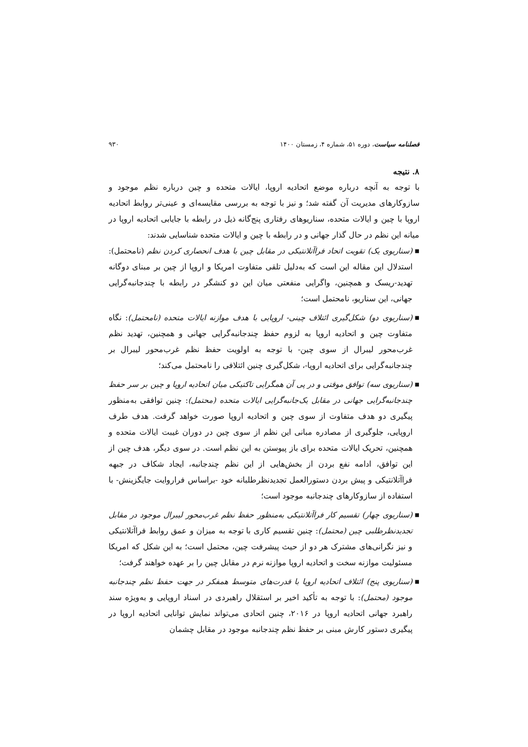فصلنامه سیاست، دوره ۵۱، شماره ۴، زمستان ۱۴۰۰ ۹۳۰
۸. نتیجه
با توجه به آنچه درباره موضع اتحادیه اروپا، ایالات متحده و چین درباره نظم موجود و سازوکارهای مدیریت آن گفته شد؛ و نیز با توجه به بررسی مقایسه‌ای و عینی‌تر روابط اتحادیه اروپا با چین و ایالات متحده، سناریوهای رفتاری پنج‌گانه ذیل در رابطه با جایابی اتحادیه اروپا در میانه این نظم در حال گذار جهانی و در رابطه با چین و ایالات متحده شناسایی شدند:
■ (سناریوی یک) تقویت اتحاد فراآتلانتیکی در مقابل چین با هدف انحصاری کردن نظم (نامحتمل): استدلال این مقاله این است که به‌دلیل تلقی متفاوت امریکا و اروپا از چین بر مبنای دوگانه تهدید-ریسک و همچنین، واگرایی منفعتی میان این دو کنشگر در رابطه با چندجانبه‌گرایی جهانی، این سناریو، نامحتمل است؛
■ (سناریوی دو) شکل‌گیری ائتلاف چینی- اروپایی با هدف موازنه ایالات متحده (نامحتمل): نگاه متفاوت چین و اتحادیه اروپا به لزوم حفظ چندجانبه‌گرایی جهانی و همچنین، تهدید نظم غرب‌محور لیبرال از سوی چین- با توجه به اولویت حفظ نظم غرب‌محور لیبرال بر چندجانبه‌گرایی برای اتحادیه اروپا-، شکل‌گیری چنین ائتلافی را نامحتمل می‌کند؛
■ (سناریوی سه) توافق موقتی و در پی آن همگرایی تاکتیکی میان اتحادیه اروپا و چین بر سر حفظ چندجانبه‌گرایی جهانی در مقابل یک‌جانبه‌گرایی ایالات متحده (محتمل): چنین توافقی به‌منظور پیگیری دو هدف متفاوت از سوی چین و اتحادیه اروپا صورت خواهد گرفت. هدف طرف اروپایی، جلوگیری از مصادره مبانی این نظم از سوی چین در دوران غیبت ایالات متحده و همچنین، تحریک ایالات متحده برای باز پیوستن به این نظم است. در سوی دیگر، هدف چین از این توافق، ادامه نفع بردن از بخش‌هایی از این نظم چندجانبه، ایجاد شکاف در جبهه فراآتلانتیکی و پیش بردن دستورالعمل تجدیدنظرطلبانه خود -براساس فراروایت جایگزینش- با استفاده از سازوکارهای چندجانبه موجود است؛
■ (سناریوی چهار) تقسیم کار فراآتلانتیکی به‌منظور حفظ نظم غرب‌محور لیبرال موجود در مقابل تجدیدنظرطلبی چین (محتمل): چنین تقسیم کاری با توجه به میزان و عمق روابط فراآتلانتیکی و نیز نگرانی‌های مشترک هر دو از حیث پیشرفت چین، محتمل است؛ به این شکل که امریکا مسئولیت موازنه سخت و اتحادیه اروپا موازنه نرم در مقابل چین را بر عهده خواهند گرفت؛
■ (سناریوی پنج) ائتلاف اتحادیه اروپا با قدرت‌های متوسط همفکر در جهت حفظ نظم چندجانبه موجود (محتمل): با توجه به تأکید اخیر بر استقلال راهبردی در اسناد اروپایی و به‌ویژه سند راهبرد جهانی اتحادیه اروپا در ۲۰۱۶، چنین اتحادی می‌تواند نمایش توانایی اتحادیه اروپا در پیگیری دستور کارش مبنی بر حفظ نظم چندجانبه موجود در مقابل چشمان